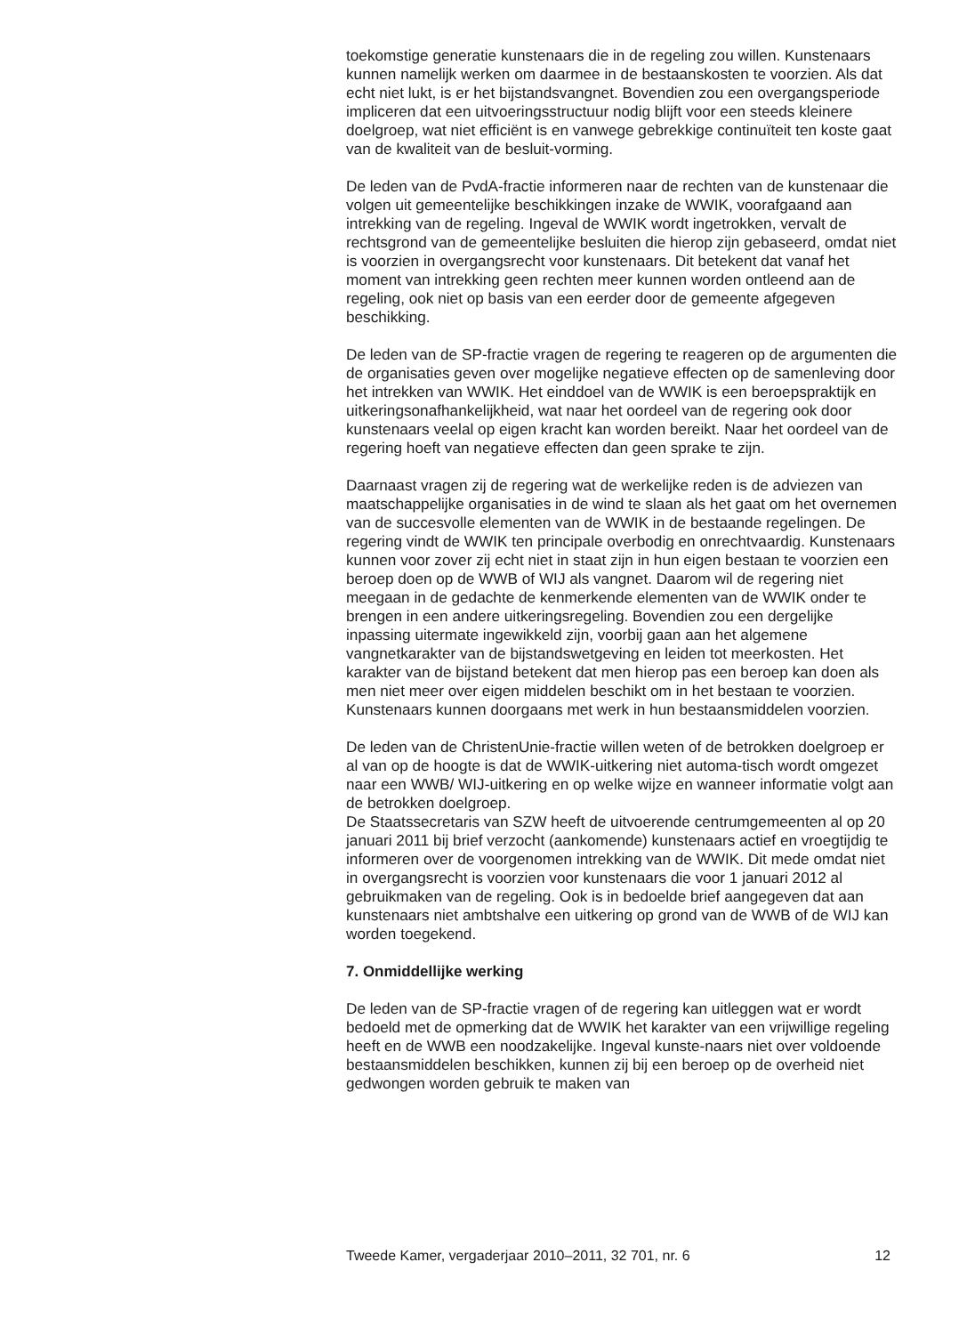toekomstige generatie kunstenaars die in de regeling zou willen. Kunstenaars kunnen namelijk werken om daarmee in de bestaanskosten te voorzien. Als dat echt niet lukt, is er het bijstandsvangnet. Bovendien zou een overgangsperiode impliceren dat een uitvoeringsstructuur nodig blijft voor een steeds kleinere doelgroep, wat niet efficiënt is en vanwege gebrekkige continuïteit ten koste gaat van de kwaliteit van de besluit-vorming.
De leden van de PvdA-fractie informeren naar de rechten van de kunstenaar die volgen uit gemeentelijke beschikkingen inzake de WWIK, voorafgaand aan intrekking van de regeling. Ingeval de WWIK wordt ingetrokken, vervalt de rechtsgrond van de gemeentelijke besluiten die hierop zijn gebaseerd, omdat niet is voorzien in overgangsrecht voor kunstenaars. Dit betekent dat vanaf het moment van intrekking geen rechten meer kunnen worden ontleend aan de regeling, ook niet op basis van een eerder door de gemeente afgegeven beschikking.
De leden van de SP-fractie vragen de regering te reageren op de argumenten die de organisaties geven over mogelijke negatieve effecten op de samenleving door het intrekken van WWIK. Het einddoel van de WWIK is een beroepspraktijk en uitkeringsonafhankelijkheid, wat naar het oordeel van de regering ook door kunstenaars veelal op eigen kracht kan worden bereikt. Naar het oordeel van de regering hoeft van negatieve effecten dan geen sprake te zijn.
Daarnaast vragen zij de regering wat de werkelijke reden is de adviezen van maatschappelijke organisaties in de wind te slaan als het gaat om het overnemen van de succesvolle elementen van de WWIK in de bestaande regelingen. De regering vindt de WWIK ten principale overbodig en onrechtvaardig. Kunstenaars kunnen voor zover zij echt niet in staat zijn in hun eigen bestaan te voorzien een beroep doen op de WWB of WIJ als vangnet. Daarom wil de regering niet meegaan in de gedachte de kenmerkende elementen van de WWIK onder te brengen in een andere uitkeringsregeling. Bovendien zou een dergelijke inpassing uitermate ingewikkeld zijn, voorbij gaan aan het algemene vangnetkarakter van de bijstandswetgeving en leiden tot meerkosten. Het karakter van de bijstand betekent dat men hierop pas een beroep kan doen als men niet meer over eigen middelen beschikt om in het bestaan te voorzien. Kunstenaars kunnen doorgaans met werk in hun bestaansmiddelen voorzien.
De leden van de ChristenUnie-fractie willen weten of de betrokken doelgroep er al van op de hoogte is dat de WWIK-uitkering niet automa-tisch wordt omgezet naar een WWB/ WIJ-uitkering en op welke wijze en wanneer informatie volgt aan de betrokken doelgroep.
De Staatssecretaris van SZW heeft de uitvoerende centrumgemeenten al op 20 januari 2011 bij brief verzocht (aankomende) kunstenaars actief en vroegtijdig te informeren over de voorgenomen intrekking van de WWIK. Dit mede omdat niet in overgangsrecht is voorzien voor kunstenaars die voor 1 januari 2012 al gebruikmaken van de regeling. Ook is in bedoelde brief aangegeven dat aan kunstenaars niet ambtshalve een uitkering op grond van de WWB of de WIJ kan worden toegekend.
7. Onmiddellijke werking
De leden van de SP-fractie vragen of de regering kan uitleggen wat er wordt bedoeld met de opmerking dat de WWIK het karakter van een vrijwillige regeling heeft en de WWB een noodzakelijke. Ingeval kunste-naars niet over voldoende bestaansmiddelen beschikken, kunnen zij bij een beroep op de overheid niet gedwongen worden gebruik te maken van
Tweede Kamer, vergaderjaar 2010–2011, 32 701, nr. 6 12